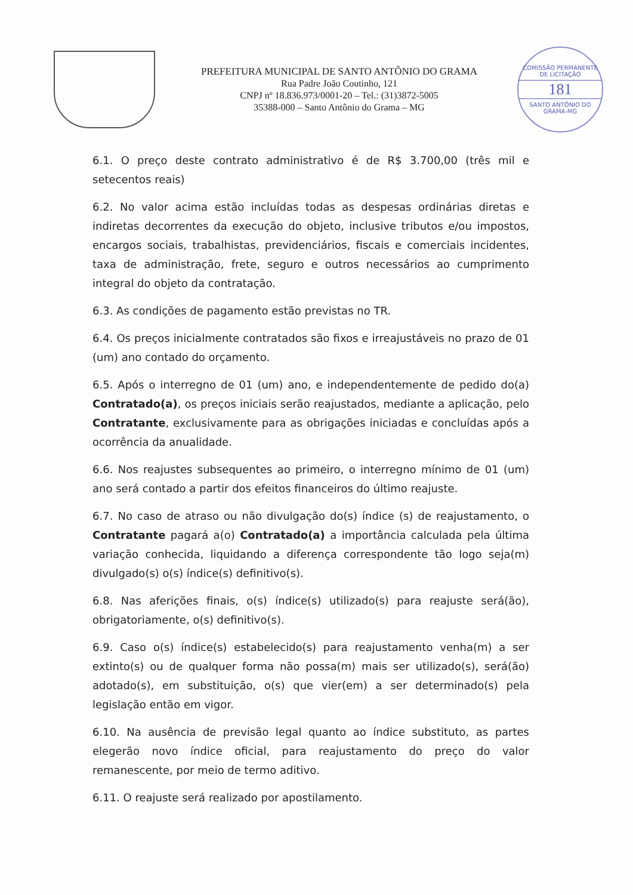PREFEITURA MUNICIPAL DE SANTO ANTÔNIO DO GRAMA
Rua Padre João Coutinho, 121
CNPJ nº 18.836.973/0001-20 – Tel.: (31)3872-5005
35388-000 – Santo Antônio do Grama – MG
COMISSÃO PERMANENTE DE LICITAÇÃO
181
SANTO ANTÔNIO DO GRAMA-MG
6.1. O preço deste contrato administrativo é de R$ 3.700,00 (três mil e setecentos reais)
6.2. No valor acima estão incluídas todas as despesas ordinárias diretas e indiretas decorrentes da execução do objeto, inclusive tributos e/ou impostos, encargos sociais, trabalhistas, previdenciários, fiscais e comerciais incidentes, taxa de administração, frete, seguro e outros necessários ao cumprimento integral do objeto da contratação.
6.3. As condições de pagamento estão previstas no TR.
6.4. Os preços inicialmente contratados são fixos e irreajustáveis no prazo de 01 (um) ano contado do orçamento.
6.5. Após o interregno de 01 (um) ano, e independentemente de pedido do(a) Contratado(a), os preços iniciais serão reajustados, mediante a aplicação, pelo Contratante, exclusivamente para as obrigações iniciadas e concluídas após a ocorrência da anualidade.
6.6. Nos reajustes subsequentes ao primeiro, o interregno mínimo de 01 (um) ano será contado a partir dos efeitos financeiros do último reajuste.
6.7. No caso de atraso ou não divulgação do(s) índice (s) de reajustamento, o Contratante pagará a(o) Contratado(a) a importância calculada pela última variação conhecida, liquidando a diferença correspondente tão logo seja(m) divulgado(s) o(s) índice(s) definitivo(s).
6.8. Nas aferições finais, o(s) índice(s) utilizado(s) para reajuste será(ão), obrigatoriamente, o(s) definitivo(s).
6.9. Caso o(s) índice(s) estabelecido(s) para reajustamento venha(m) a ser extinto(s) ou de qualquer forma não possa(m) mais ser utilizado(s), será(ão) adotado(s), em substituição, o(s) que vier(em) a ser determinado(s) pela legislação então em vigor.
6.10. Na ausência de previsão legal quanto ao índice substituto, as partes elegerão novo índice oficial, para reajustamento do preço do valor remanescente, por meio de termo aditivo.
6.11. O reajuste será realizado por apostilamento.